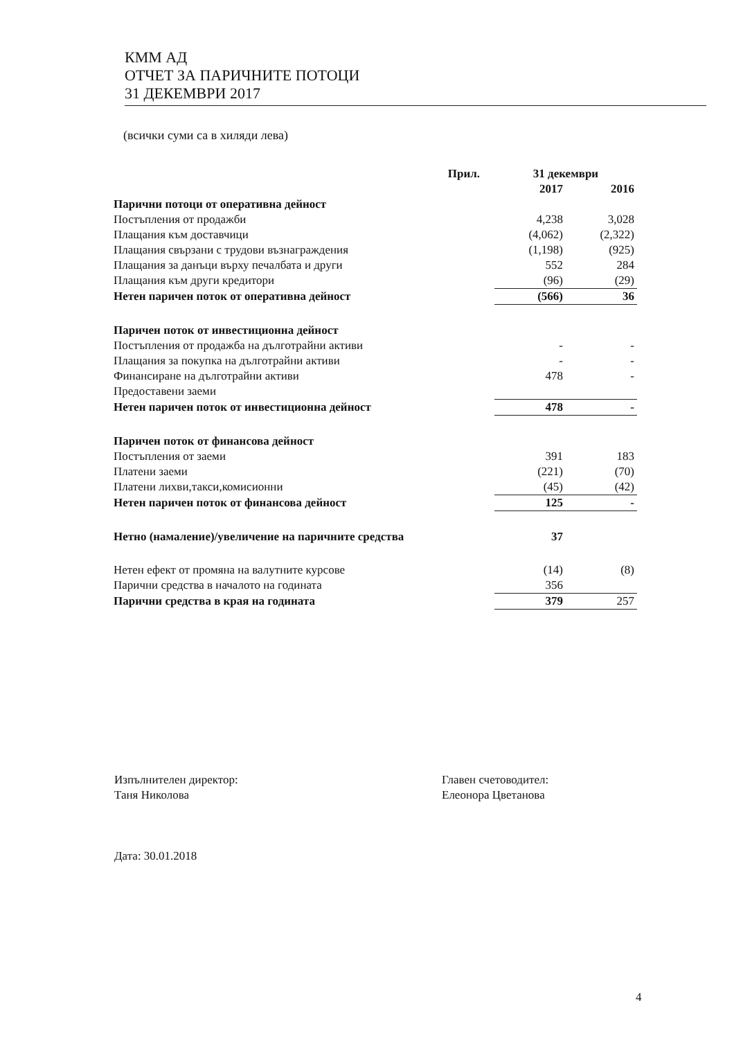КММ АД
ОТЧЕТ ЗА ПАРИЧНИТЕ ПОТОЦИ
31 ДЕКЕМВРИ 2017
(всички суми са в хиляди лева)
| | Прил. | 31 декември | |
| --- | --- | --- | --- |
| | | 2017 | 2016 |
| Парични потоци от оперативна дейност | | | |
| Постъпления от продажби | | 4,238 | 3,028 |
| Плащания към доставчици | | (4,062) | (2,322) |
| Плащания свързани с трудови възнаграждения | | (1,198) | (925) |
| Плащания за данъци върху печалбата и други | | 552 | 284 |
| Плащания към други кредитори | | (96) | (29) |
| Нетен паричен поток от оперативна дейност | | (566) | 36 |
| Паричен поток от инвестиционна дейност | | | |
| Постъпления от продажба на дълготрайни активи | | - | - |
| Плащания за покупка на дълготрайни активи | | - | - |
| Финансиране на дълготрайни активи | | 478 | - |
| Предоставени заеми | | | |
| Нетен паричен поток от инвестиционна дейност | | 478 | - |
| Паричен поток от финансова дейност | | | |
| Постъпления от заеми | | 391 | 183 |
| Платени заеми | | (221) | (70) |
| Платени лихви,такси,комисионни | | (45) | (42) |
| Нетен паричен поток от финансова дейност | | 125 | - |
| Нетно (намаление)/увеличение на паричните средства | | 37 | |
| Нетен ефект от промяна на валутните курсове | | (14) | (8) |
| Парични средства в началото на годината | | 356 | |
| Парични средства в края на годината | | 379 | 257 |
Изпълнителен директор:
Таня Николова
Дата: 30.01.2018
Главен счетоводител:
Елеонора Цветанова
4